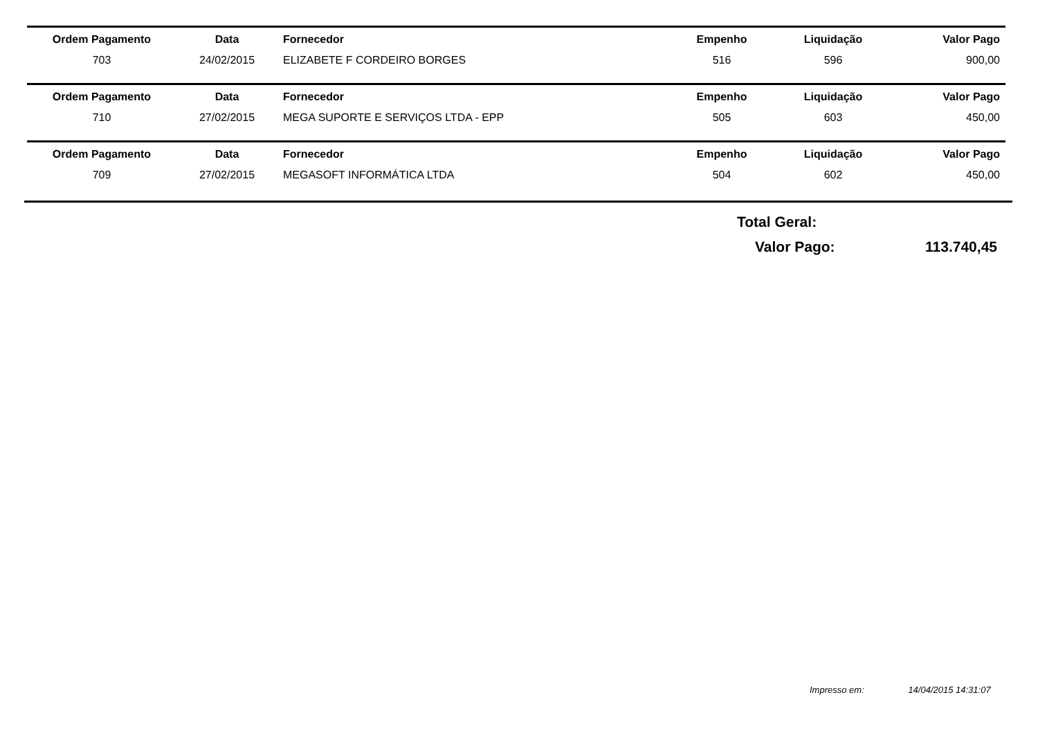| Ordem Pagamento | Data | Fornecedor | Empenho | Liquidação | Valor Pago |
| --- | --- | --- | --- | --- | --- |
| 703 | 24/02/2015 | ELIZABETE F CORDEIRO BORGES | 516 | 596 | 900,00 |
| Ordem Pagamento | Data | Fornecedor | Empenho | Liquidação | Valor Pago |
| --- | --- | --- | --- | --- | --- |
| 710 | 27/02/2015 | MEGA SUPORTE E SERVIÇOS LTDA - EPP | 505 | 603 | 450,00 |
| Ordem Pagamento | Data | Fornecedor | Empenho | Liquidação | Valor Pago |
| --- | --- | --- | --- | --- | --- |
| 709 | 27/02/2015 | MEGASOFT INFORMÁTICA LTDA | 504 | 602 | 450,00 |
Total Geral:
Valor Pago: 113.740,45
Impresso em: 14/04/2015 14:31:07